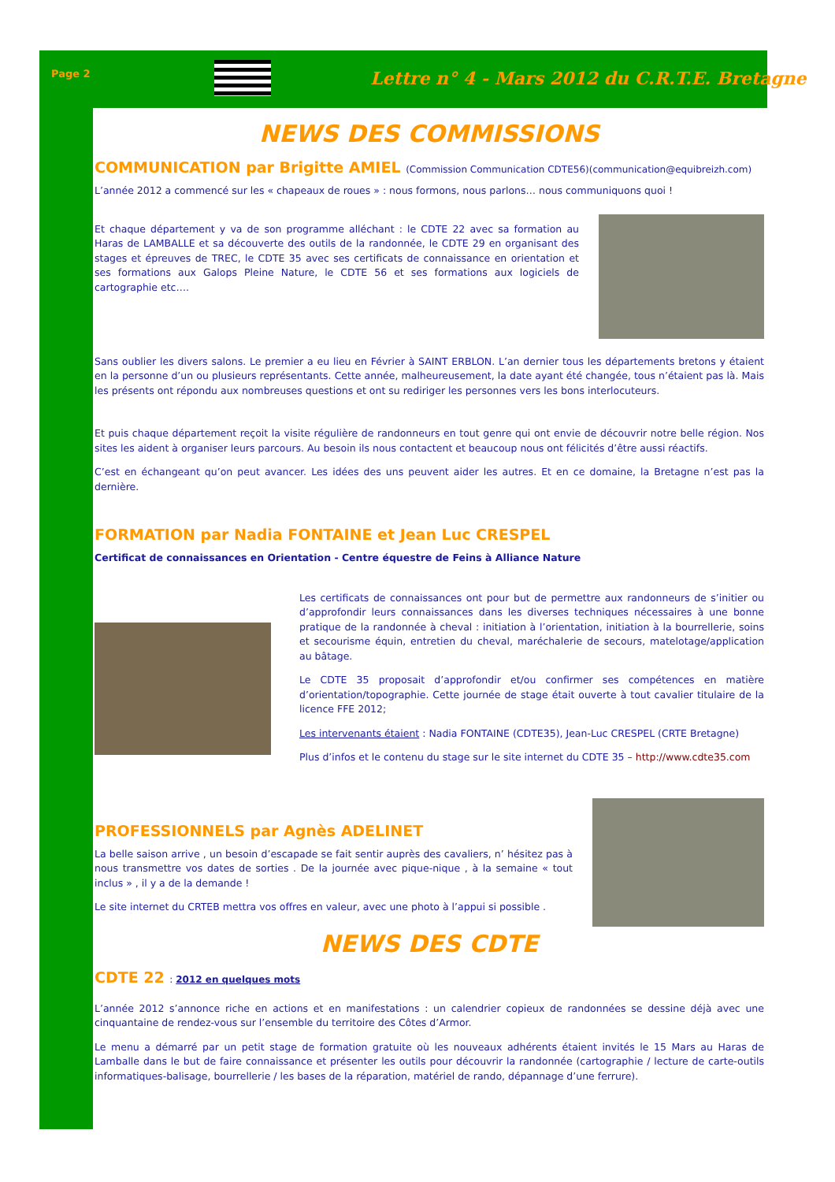Page 2
Lettre n° 4 - Mars 2012 du C.R.T.E. Bretagne
NEWS DES COMMISSIONS
COMMUNICATION par Brigitte AMIEL (Commission Communication CDTE56)(communication@equibreizh.com)
L’année 2012 a commencé sur les « chapeaux de roues » : nous formons, nous parlons… nous communiquons quoi !
Et chaque département y va de son programme alléchant : le CDTE 22 avec sa formation au Haras de LAMBALLE et sa découverte des outils de la randonnée, le CDTE 29 en organisant des stages et épreuves de TREC, le CDTE 35 avec ses certificats de connaissance en orientation et ses formations aux Galops Pleine Nature, le CDTE 56 et ses formations aux logiciels de cartographie etc….
Sans oublier les divers salons. Le premier a eu lieu en Février à SAINT ERBLON. L’an dernier tous les départements bretons y étaient en la personne d’un ou plusieurs représentants. Cette année, malheureusement, la date ayant été changée, tous n’étaient pas là. Mais les présents ont répondu aux nombreuses questions et ont su rediriger les personnes vers les bons interlocuteurs.
Et puis chaque département reçoit la visite régulière de randonneurs en tout genre qui ont envie de découvrir notre belle région. Nos sites les aident à organiser leurs parcours. Au besoin ils nous contactent et beaucoup nous ont félicités d’être aussi réactifs.
C’est en échangeant qu’on peut avancer. Les idées des uns peuvent aider les autres. Et en ce domaine, la Bretagne n’est pas la dernière.
FORMATION par Nadia FONTAINE et Jean Luc CRESPEL
Certificat de connaissances en Orientation - Centre équestre de Feins à Alliance Nature
Les certificats de connaissances ont pour but de permettre aux randonneurs de s’initier ou d’approfondir leurs connaissances dans les diverses techniques nécessaires à une bonne pratique de la randonnée à cheval : initiation à l’orientation, initiation à la bourrellerie, soins et secourisme équin, entretien du cheval, maréchalerie de secours, matelotage/application au bâtage.
Le CDTE 35 proposait d’approfondir et/ou confirmer ses compétences en matière d’orientation/topographie. Cette journée de stage était ouverte à tout cavalier titulaire de la licence FFE 2012;
Les intervenants étaient : Nadia FONTAINE (CDTE35), Jean-Luc CRESPEL (CRTE Bretagne)
Plus d’infos et le contenu du stage sur le site internet du CDTE 35 – http://www.cdte35.com
PROFESSIONNELS par Agnès ADELINET
La belle saison arrive , un besoin d’escapade se fait sentir auprès des cavaliers, n’ hésitez pas à nous transmettre vos dates de sorties . De la journée avec pique-nique , à la semaine « tout inclus » , il y a de la demande !
Le site internet du CRTEB mettra vos offres en valeur, avec une photo à l’appui si possible .
NEWS DES CDTE
CDTE 22 : 2012 en quelques mots
L’année 2012 s’annonce riche en actions et en manifestations : un calendrier copieux de randonnées se dessine déjà avec une cinquantaine de rendez-vous sur l’ensemble du territoire des Côtes d’Armor.
Le menu a démarré par un petit stage de formation gratuite où les nouveaux adhérents étaient invités le 15 Mars au Haras de Lamballe dans le but de faire connaissance et présenter les outils pour découvrir la randonnée (cartographie / lecture de carte-outils informatiques-balisage, bourrellerie / les bases de la réparation, matériel de rando, dépannage d’une ferrure).